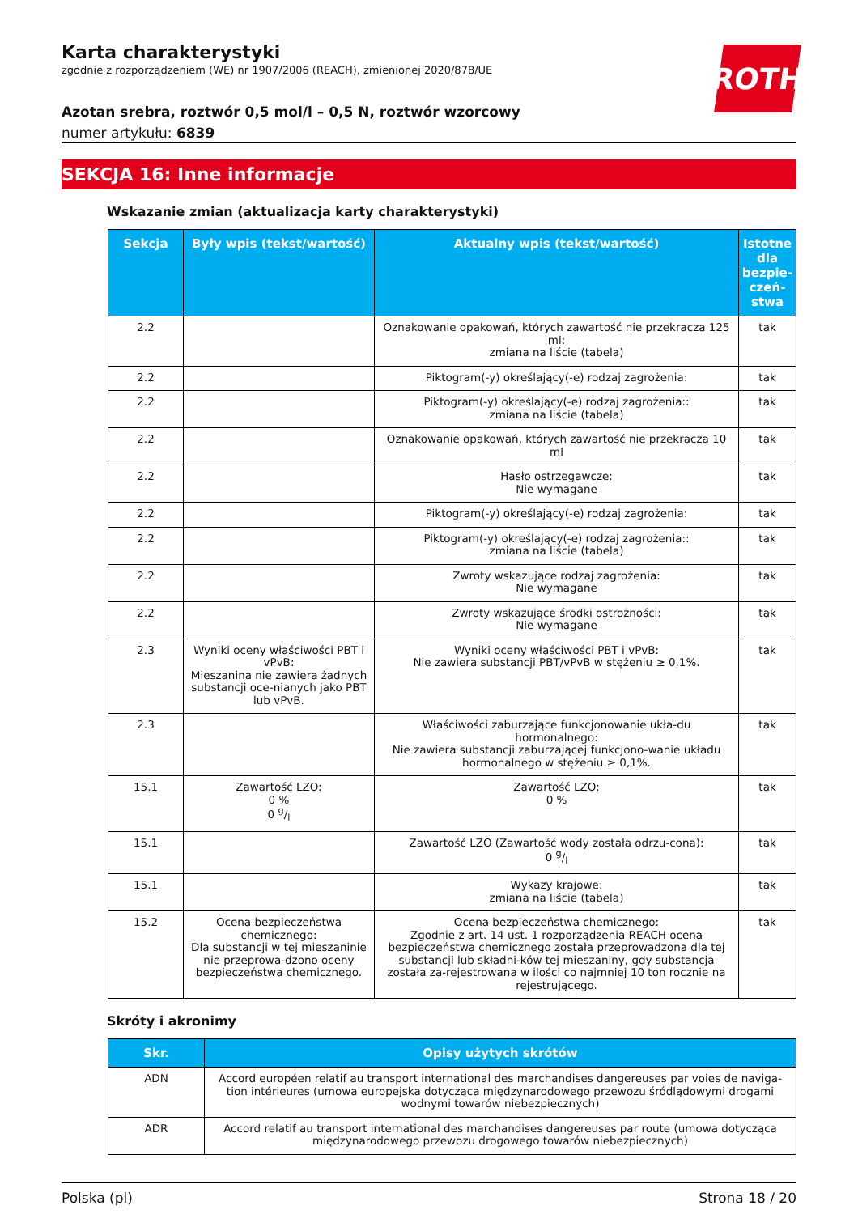ROTH
Karta charakterystyki
zgodnie z rozporządzeniem (WE) nr 1907/2006 (REACH), zmienionej 2020/878/UE
Azotan srebra, roztwór 0,5 mol/l – 0,5 N, roztwór wzorcowy
numer artykułu: 6839
SEKCJA 16: Inne informacje
Wskazanie zmian (aktualizacja karty charakterystyki)
| Sekcja | Były wpis (tekst/wartość) | Aktualny wpis (tekst/wartość) | Istotne dla bezpie-czeń-stwa |
| --- | --- | --- | --- |
| 2.2 | | Oznakowanie opakowań, których zawartość nie przekracza 125 ml: zmiana na liście (tabela) | tak |
| 2.2 | | Piktogram(-y) określający(-e) rodzaj zagrożenia: | tak |
| 2.2 | | Piktogram(-y) określający(-e) rodzaj zagrożenia:: zmiana na liście (tabela) | tak |
| 2.2 | | Oznakowanie opakowań, których zawartość nie przekracza 10 ml | tak |
| 2.2 | | Hasło ostrzegawcze: Nie wymagane | tak |
| 2.2 | | Piktogram(-y) określający(-e) rodzaj zagrożenia: | tak |
| 2.2 | | Piktogram(-y) określający(-e) rodzaj zagrożenia:: zmiana na liście (tabela) | tak |
| 2.2 | | Zwroty wskazujące rodzaj zagrożenia: Nie wymagane | tak |
| 2.2 | | Zwroty wskazujące środki ostrożności: Nie wymagane | tak |
| 2.3 | Wyniki oceny właściwości PBT i vPvB: Mieszanina nie zawiera żadnych substancji oce-nianych jako PBT lub vPvB. | Wyniki oceny właściwości PBT i vPvB: Nie zawiera substancji PBT/vPvB w stężeniu ≥ 0,1%. | tak |
| 2.3 | | Właściwości zaburzające funkcjonowanie ukła-du hormonalnego: Nie zawiera substancji zaburzającej funkcjono-wanie układu hormonalnego w stężeniu ≥ 0,1%. | tak |
| 15.1 | Zawartość LZO: 0 % 0 g/l | Zawartość LZO: 0 % | tak |
| 15.1 | | Zawartość LZO (Zawartość wody została odrzu-cona): 0 g/l | tak |
| 15.1 | | Wykazy krajowe: zmiana na liście (tabela) | tak |
| 15.2 | Ocena bezpieczeństwa chemicznego: Dla substancji w tej mieszaninie nie przeprowa-dzono oceny bezpieczeństwa chemicznego. | Ocena bezpieczeństwa chemicznego: Zgodnie z art. 14 ust. 1 rozporządzenia REACH ocena bezpieczeństwa chemicznego została przeprowadzona dla tej substancji lub składni-ków tej mieszaniny, gdy substancja została za-rejestrowana w ilości co najmniej 10 ton rocznie na rejestrującego. | tak |
Skróty i akronimy
| Skr. | Opisy użytych skrótów |
| --- | --- |
| ADN | Accord européen relatif au transport international des marchandises dangereuses par voies de naviga-tion intérieures (umowa europejska dotycząca międzynarodowego przewozu śródlądowymi drogami wodnymi towarów niebezpiecznych) |
| ADR | Accord relatif au transport international des marchandises dangereuses par route (umowa dotycząca międzynarodowego przewozu drogowego towarów niebezpiecznych) |
Polska (pl) Strona 18 / 20